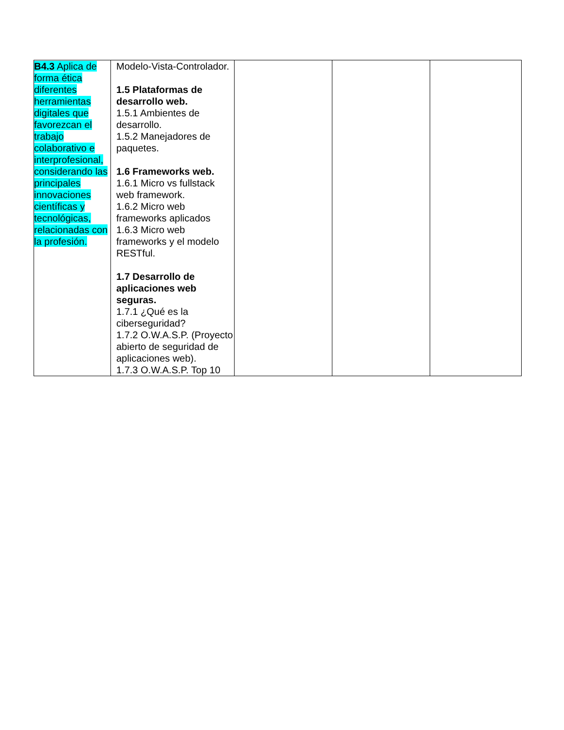| B4.3 Aplica de forma ética diferentes herramientas digitales que favorezcan el trabajo colaborativo e interprofesional, considerando las principales innovaciones científicas y tecnológicas, relacionadas con la profesión. | Modelo-Vista-Controlador. 1.5 Plataformas de desarrollo web. 1.5.1 Ambientes de desarrollo. 1.5.2 Manejadores de paquetes. 1.6 Frameworks web. 1.6.1 Micro vs fullstack web framework. 1.6.2 Micro web frameworks aplicados 1.6.3 Micro web frameworks y el modelo RESTful. 1.7 Desarrollo de aplicaciones web seguras. 1.7.1 ¿Qué es la ciberseguridad? 1.7.2 O.W.A.S.P. (Proyecto abierto de seguridad de aplicaciones web). 1.7.3 O.W.A.S.P. Top 10 | | | |